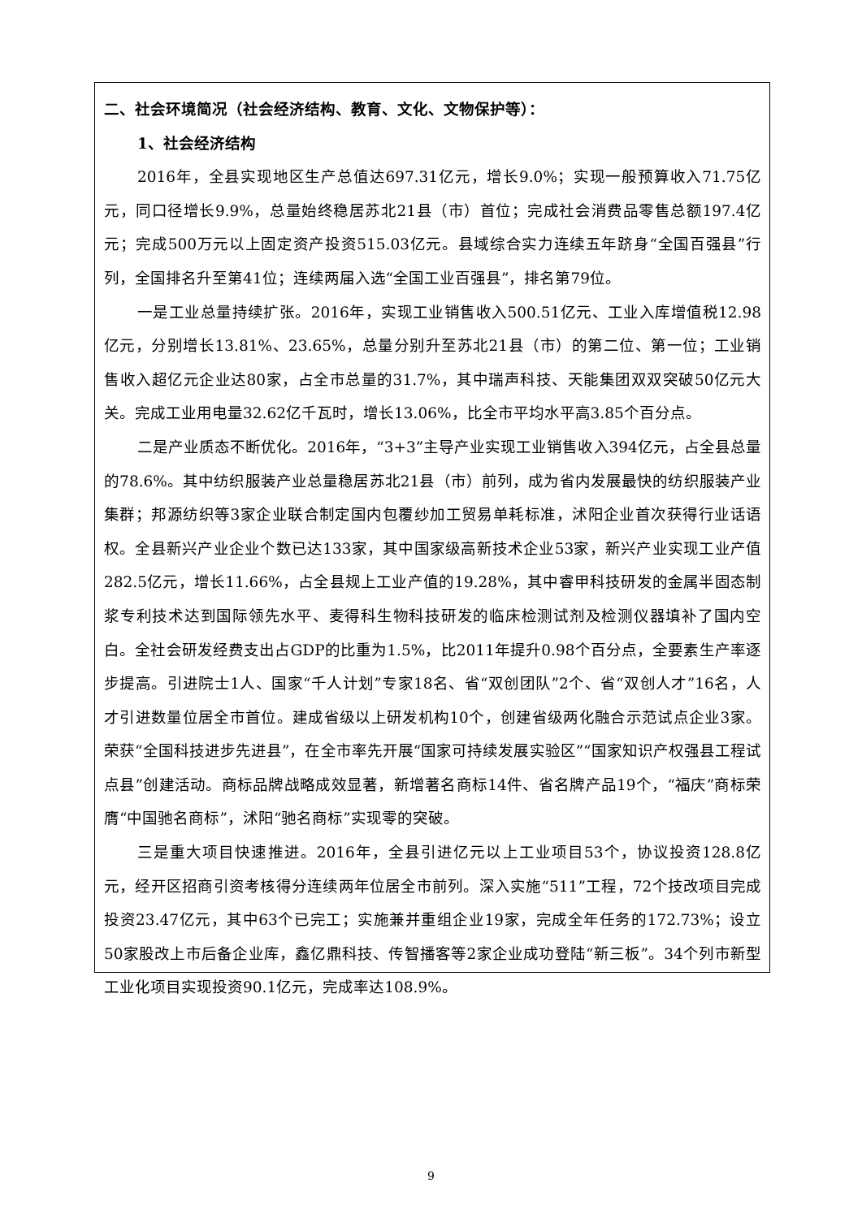二、社会环境简况（社会经济结构、教育、文化、文物保护等）：
1、社会经济结构
2016年，全县实现地区生产总值达697.31亿元，增长9.0%；实现一般预算收入71.75亿元，同口径增长9.9%，总量始终稳居苏北21县（市）首位；完成社会消费品零售总额197.4亿元；完成500万元以上固定资产投资515.03亿元。县域综合实力连续五年跻身“全国百强县”行列，全国排名升至第41位；连续两届入选“全国工业百强县”，排名第79位。
一是工业总量持续扩张。2016年，实现工业销售收入500.51亿元、工业入库增值税12.98亿元，分别增长13.81%、23.65%，总量分别升至苏北21县（市）的第二位、第一位；工业销售收入超亿元企业达80家，占全市总量的31.7%，其中瑞声科技、天能集团双双突破50亿元大关。完成工业用电量32.62亿千瓦时，增长13.06%，比全市平均水平高3.85个百分点。
二是产业质态不断优化。2016年，“3+3”主导产业实现工业销售收入394亿元，占全县总量的78.6%。其中纺织服装产业总量稳居苏北21县（市）前列，成为省内发展最快的纺织服装产业集群；邦源纺织等3家企业联合制定国内包覆纱加工贸易单耗标准，沭阳企业首次获得行业话语权。全县新兴产业企业个数已达133家，其中国家级高新技术企业53家，新兴产业实现工业产值282.5亿元，增长11.66%，占全县规上工业产值的19.28%，其中睿甲科技研发的金属半固态制浆专利技术达到国际领先水平、麦得科生物科技研发的临床检测试剂及检测仪器填补了国内空白。全社会研发经费支出占GDP的比重为1.5%，比2011年提升0.98个百分点，全要素生产率逐步提高。引进院士1人、国家“千人计划”专家18名、省“双创团队”2个、省“双创人才”16名，人才引进数量位居全市首位。建成省级以上研发机构10个，创建省级两化融合示范试点企业3家。荣获“全国科技进步先进县”，在全市率先开展“国家可持续发展实验区”“国家知识产权强县工程试点县”创建活动。商标品牌战略成效显著，新增著名商标14件、省名牌产品19个，“福庆”商标荣膺“中国驰名商标”，沭阳“驰名商标”实现零的突破。
三是重大项目快速推进。2016年，全县引进亿元以上工业项目53个，协议投资128.8亿元，经开区招商引资考核得分连续两年位居全市前列。深入实施“511”工程，72个技改项目完成投资23.47亿元，其中63个已完工；实施兼并重组企业19家，完成全年任务的172.73%；设立50家股改上市后备企业库，鑫亿鼎科技、传智播客等2家企业成功登陆“新三板”。34个列市新型工业化项目实现投资90.1亿元，完成率达108.9%。
9